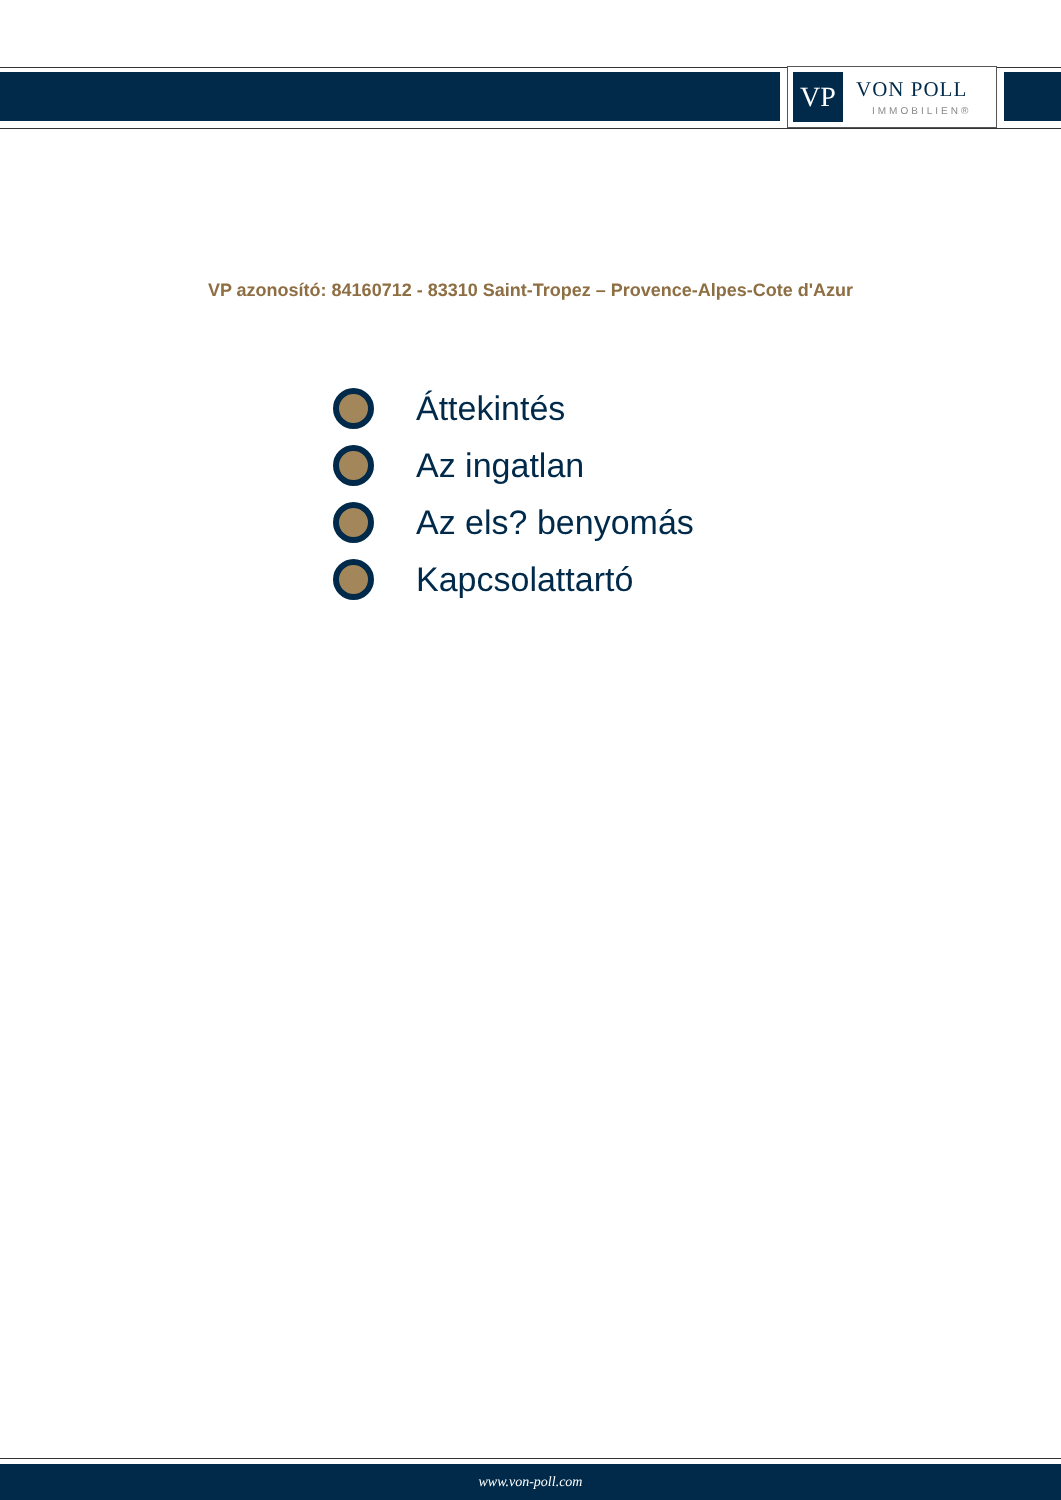VP VON POLL
IMMOBILIEN®
VP azonosító: 84160712 - 83310 Saint-Tropez – Provence-Alpes-Cote d'Azur
Áttekintés
Az ingatlan
Az els? benyomás
Kapcsolattartó
www.von-poll.com